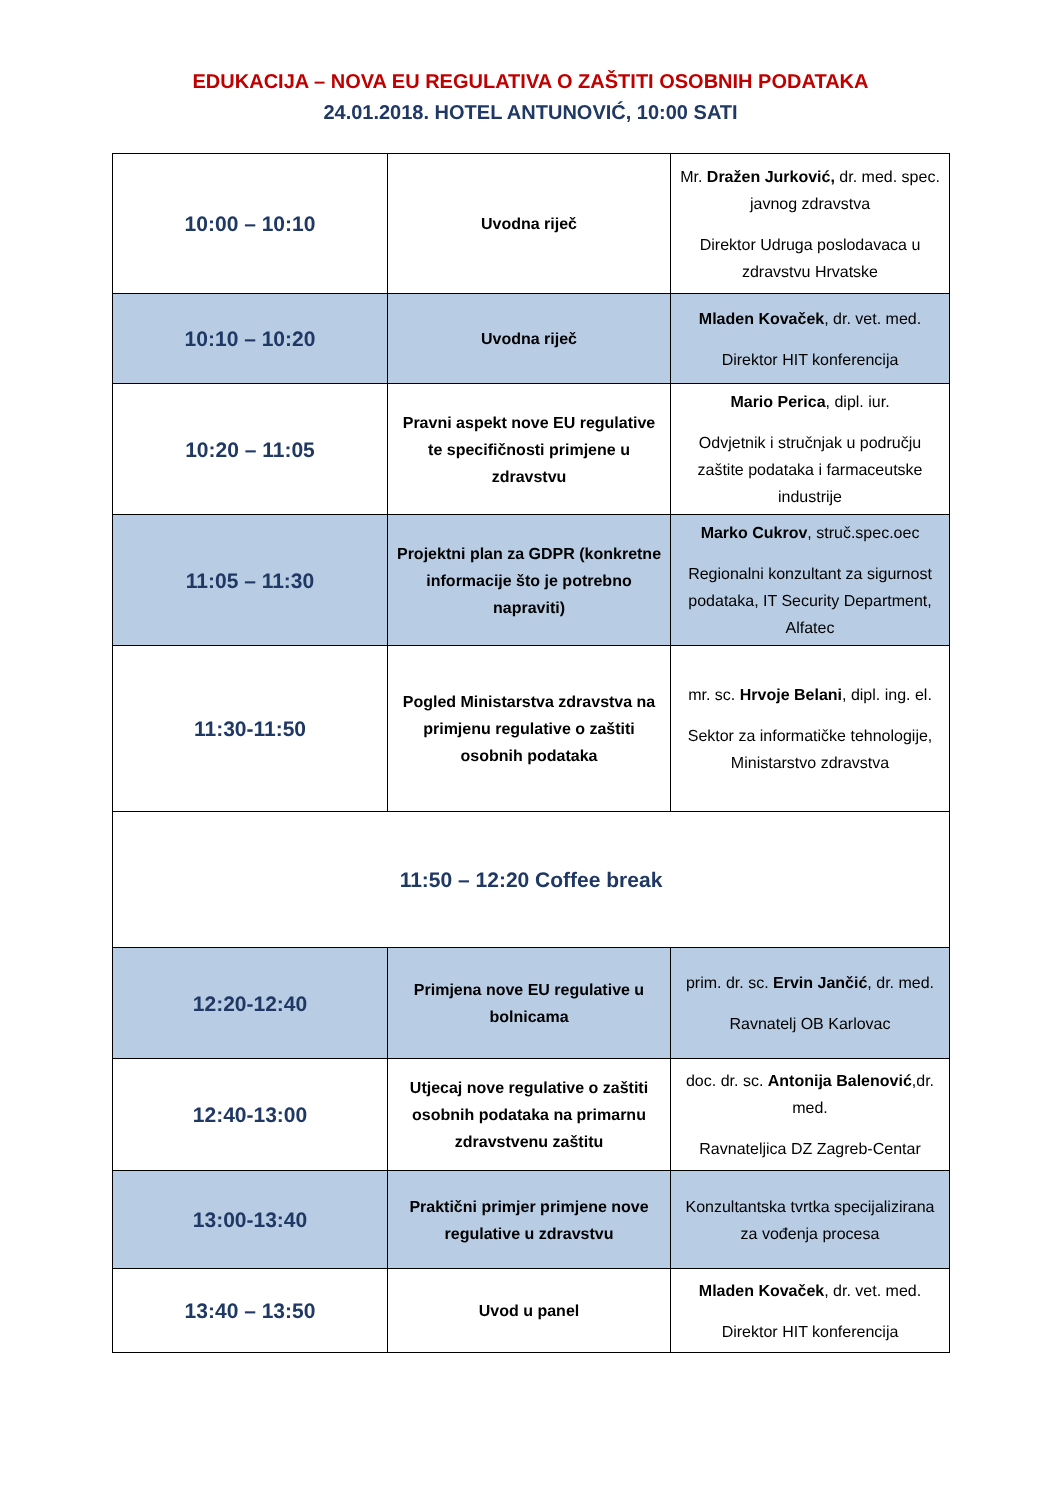EDUKACIJA – NOVA EU REGULATIVA O ZAŠTITI OSOBNIH PODATAKA
24.01.2018. HOTEL ANTUNOVIĆ, 10:00 SATI
| 10:00 – 10:10 | Uvodna riječ | Mr. Dražen Jurković, dr. med. spec. javnog zdravstva Direktor Udruga poslodavaca u zdravstvu Hrvatske |
| 10:10 – 10:20 | Uvodna riječ | Mladen Kovaček , dr. vet. med. Direktor HIT konferencija |
| 10:20 – 11:05 | Pravni aspekt nove EU regulative te specifičnosti primjene u zdravstvu | Mario Perica , dipl. iur. Odvjetnik i stručnjak u području zaštite podataka i farmaceutske industrije |
| 11:05 – 11:30 | Projektni plan za GDPR (konkretne informacije što je potrebno napraviti) | Marko Cukrov , struč.spec.oec Regionalni konzultant za sigurnost podataka, IT Security Department, Alfatec |
| 11:30-11:50 | Pogled Ministarstva zdravstva na primjenu regulative o zaštiti osobnih podataka | mr. sc. Hrvoje Belani , dipl. ing. el. Sektor za informatičke tehnologije, Ministarstvo zdravstva |
| 11:50 – 12:20 Coffee break | | |
| 12:20-12:40 | Primjena nove EU regulative u bolnicama | prim. dr. sc. Ervin Jančić , dr. med. Ravnatelj OB Karlovac |
| 12:40-13:00 | Utjecaj nove regulative o zaštiti osobnih podataka na primarnu zdravstvenu zaštitu | doc. dr. sc. Antonija Balenović ,dr. med. Ravnateljica DZ Zagreb-Centar |
| 13:00-13:40 | Praktični primjer primjene nove regulative u zdravstvu | Konzultantska tvrtka specijalizirana za vođenja procesa |
| 13:40 – 13:50 | Uvod u panel | Mladen Kovaček , dr. vet. med. Direktor HIT konferencija |